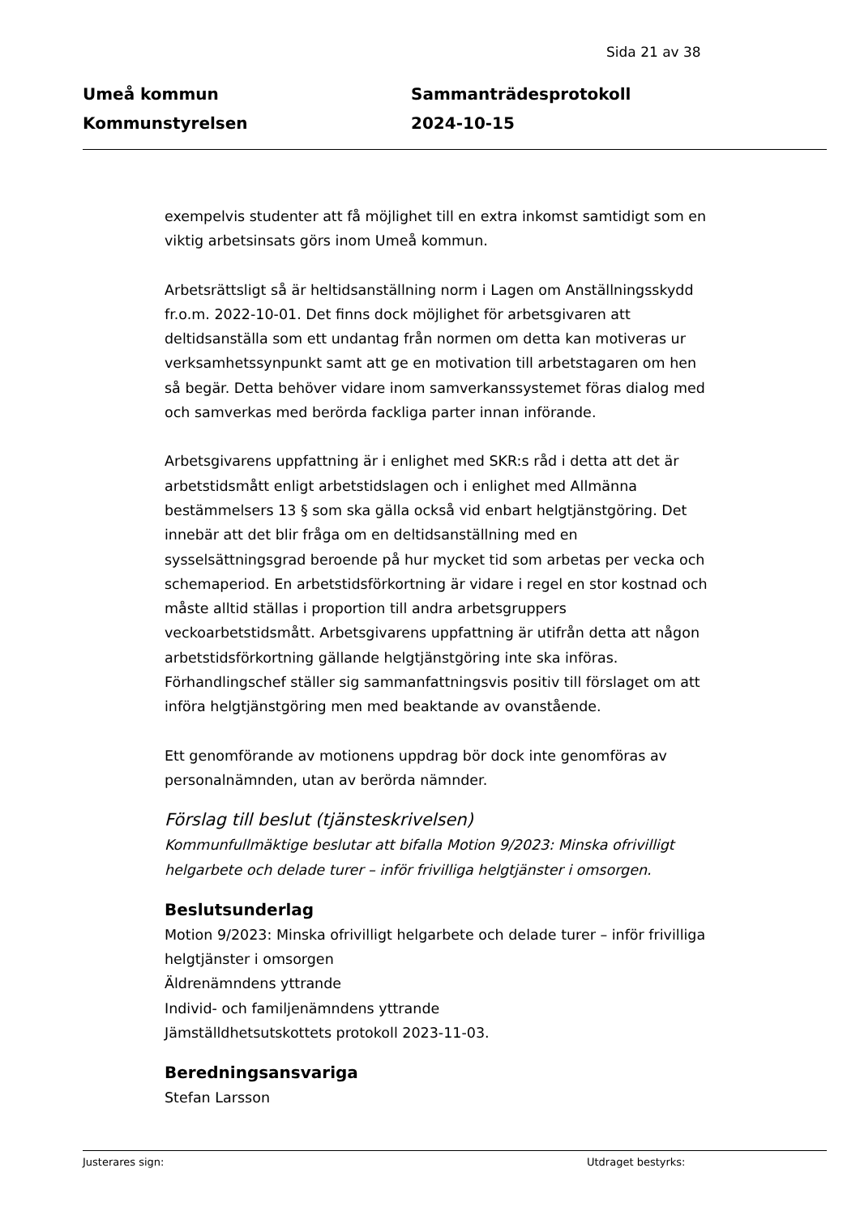Sida 21 av 38
Umeå kommun
Kommunstyrelsen
Sammanträdesprotokoll
2024-10-15
exempelvis studenter att få möjlighet till en extra inkomst samtidigt som en viktig arbetsinsats görs inom Umeå kommun.
Arbetsrättsligt så är heltidsanställning norm i Lagen om Anställningsskydd fr.o.m. 2022-10-01. Det finns dock möjlighet för arbetsgivaren att deltidsanställa som ett undantag från normen om detta kan motiveras ur verksamhetssynpunkt samt att ge en motivation till arbetstagaren om hen så begär. Detta behöver vidare inom samverkanssystemet föras dialog med och samverkas med berörda fackliga parter innan införande.
Arbetsgivarens uppfattning är i enlighet med SKR:s råd i detta att det är arbetstidsmått enligt arbetstidslagen och i enlighet med Allmänna bestämmelsers 13 § som ska gälla också vid enbart helgtjänstgöring. Det innebär att det blir fråga om en deltidsanställning med en sysselsättningsgrad beroende på hur mycket tid som arbetas per vecka och schemaperiod. En arbetstidsförkortning är vidare i regel en stor kostnad och måste alltid ställas i proportion till andra arbetsgruppers veckoarbetstidsmått. Arbetsgivarens uppfattning är utifrån detta att någon arbetstidsförkortning gällande helgtjänstgöring inte ska införas. Förhandlingschef ställer sig sammanfattningsvis positiv till förslaget om att införa helgtjänstgöring men med beaktande av ovanstående.
Ett genomförande av motionens uppdrag bör dock inte genomföras av personalnämnden, utan av berörda nämnder.
Förslag till beslut (tjänsteskrivelsen)
Kommunfullmäktige beslutar att bifalla Motion 9/2023: Minska ofrivilligt helgarbete och delade turer – inför frivilliga helgtjänster i omsorgen.
Beslutsunderlag
Motion 9/2023: Minska ofrivilligt helgarbete och delade turer – inför frivilliga helgtjänster i omsorgen
Äldrenämndens yttrande
Individ- och familjenämndens yttrande
Jämställdhetsutskottets protokoll 2023-11-03.
Beredningsansvariga
Stefan Larsson
Justerares sign: Utdraget bestyrks: